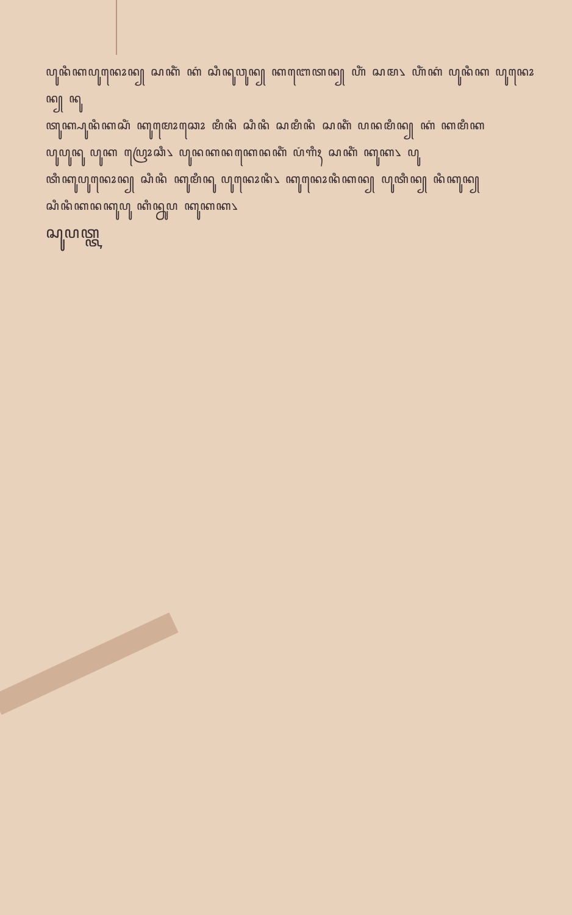ꦥꦸꦤꦶꦏꦥꦸꦤꦺꦴꦤ꧀ ꦱꦏꦶꦁ ꦏꦁ ꦱꦶꦤꦸꦮꦸꦤ꧀ ꦏꦧꦺꦠꦤ꧀ ꦲꦶꦁ ꦱꦩ꧈ ꦲꦶꦁꦏꦁ ꦥꦸꦤꦶꦏ ꦥꦸꦤꦺꦴꦤ꧀ ꦤꦸ
ꦠꦸꦏ꧀ꦥꦸꦤꦶꦏꦱꦶꦁ ꦏꦸꦩꦺꦴꦕꦺꦴ ꦩꦶꦤꦶ ꦱꦶꦤꦶ ꦱꦩꦶꦤꦶ ꦱꦏꦶꦁ ꦥꦤꦩꦶꦤ꧀ ꦏꦁ ꦏꦩꦶꦏ
ꦥꦸꦥꦸꦤꦸ ꦥꦸꦏ ꦥꦿꦺꦴꦕꦶ꧈ ꦥꦸꦤꦏꦤꦏꦺꦤꦏꦶꦁ ꦥꦁꦒꦶꦃ ꦱꦏꦶꦁ ꦏꦸꦏ꧈ ꦥꦸ
ꦠꦶꦏꦸꦥꦸꦤꦺꦴꦤ꧀ ꦱꦶꦤꦶ ꦏꦸꦩꦶꦤꦸ ꦥꦸꦤꦺꦴꦤꦶ꧈ ꦏꦸꦤꦺꦴꦤꦶꦏꦤ꧀ ꦥꦸꦠꦶꦤ꧀ ꦤꦶꦏꦸꦤ꧀
ꦱꦶꦤꦶꦏꦤꦏꦸꦥꦸ ꦏꦶꦤ꧀ꦤꦸꦥ ꦏꦸꦏꦏ꧈
ꦱꦸꦥꦠ꧀ꦠ